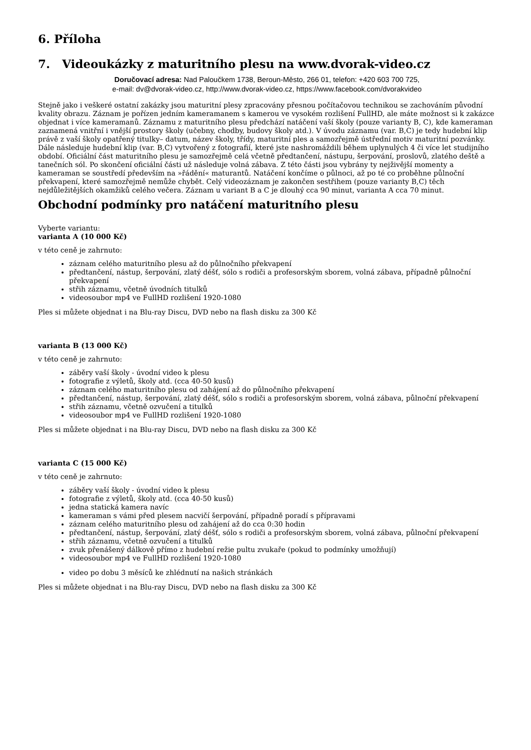6. Příloha
7. Videoukázky z maturitního plesu na www.dvorak-video.cz
Doručovací adresa: Nad Paloučkem 1738, Beroun-Město, 266 01, telefon: +420 603 700 725,
e-mail: dv@dvorak-video.cz, http://www.dvorak-video.cz, https://www.facebook.com/dvorakvideo
Stejně jako i veškeré ostatní zakázky jsou maturitní plesy zpracovány přesnou počítačovou technikou se zachováním původní kvality obrazu. Záznam je pořízen jedním kameramanem s kamerou ve vysokém rozlišení FullHD, ale máte možnost si k zakázce objednat i více kameramanů. Záznamu z maturitního plesu předchází natáčení vaší školy (pouze varianty B, C), kde kameraman zaznamená vnitřní i vnější prostory školy (učebny, chodby, budovy školy atd.). V úvodu záznamu (var. B,C) je tedy hudební klip právě z vaší školy opatřený titulky– datum, název školy, třídy, maturitní ples a samozřejmě ústřední motiv maturitní pozvánky. Dále následuje hudební klip (var. B,C) vytvořený z fotografií, které jste nashromáždili během uplynulých 4 či více let studijního období. Oficiální část maturitního plesu je samozřejmě celá včetně předtančení, nástupu, šerpování, proslovů, zlatého deště a tanečních sól. Po skončení oficiální části už následuje volná zábava. Z této části jsou vybrány ty nejživější momenty a kameraman se soustředí především na »řádění« maturantů. Natáčení končíme o půlnoci, až po té co proběhne půlnoční překvapení, které samozřejmě nemůže chybět. Celý videozáznam je zakončen sestřihem (pouze varianty B,C) těch nejdůležitějších okamžiků celého večera. Záznam u variant B a C je dlouhý cca 90 minut, varianta A cca 70 minut.
Obchodní podmínky pro natáčení maturitního plesu
Vyberte variantu:
varianta A (10 000 Kč)
v této ceně je zahrnuto:
záznam celého maturitního plesu až do půlnočního překvapení
předtančení, nástup, šerpování, zlatý déšť, sólo s rodiči a profesorským sborem, volná zábava, případně půlnoční překvapení
střih záznamu, včetně úvodních titulků
videosoubor mp4 ve FullHD rozlišení 1920-1080
Ples si můžete objednat i na Blu-ray Discu, DVD nebo na flash disku za 300 Kč
varianta B (13 000 Kč)
v této ceně je zahrnuto:
záběry vaší školy - úvodní video k plesu
fotografie z výletů, školy atd. (cca 40-50 kusů)
záznam celého maturitního plesu od zahájení až do půlnočního překvapení
předtančení, nástup, šerpování, zlatý déšť, sólo s rodiči a profesorským sborem, volná zábava, půlnoční překvapení
střih záznamu, včetně ozvučení a titulků
videosoubor mp4 ve FullHD rozlišení 1920-1080
Ples si můžete objednat i na Blu-ray Discu, DVD nebo na flash disku za 300 Kč
varianta C (15 000 Kč)
v této ceně je zahrnuto:
záběry vaší školy - úvodní video k plesu
fotografie z výletů, školy atd. (cca 40-50 kusů)
jedna statická kamera navíc
kameraman s vámi před plesem nacvičí šerpování, případně poradí s přípravami
záznam celého maturitního plesu od zahájení až do cca 0:30 hodin
předtančení, nástup, šerpování, zlatý déšť, sólo s rodiči a profesorským sborem, volná zábava, půlnoční překvapení
střih záznamu, včetně ozvučení a titulků
zvuk přenášený dálkově přímo z hudební režie pultu zvukaře (pokud to podmínky umožňují)
videosoubor mp4 ve FullHD rozlišení 1920-1080
video po dobu 3 měsíců ke zhlédnutí na našich stránkách
Ples si můžete objednat i na Blu-ray Discu, DVD nebo na flash disku za 300 Kč